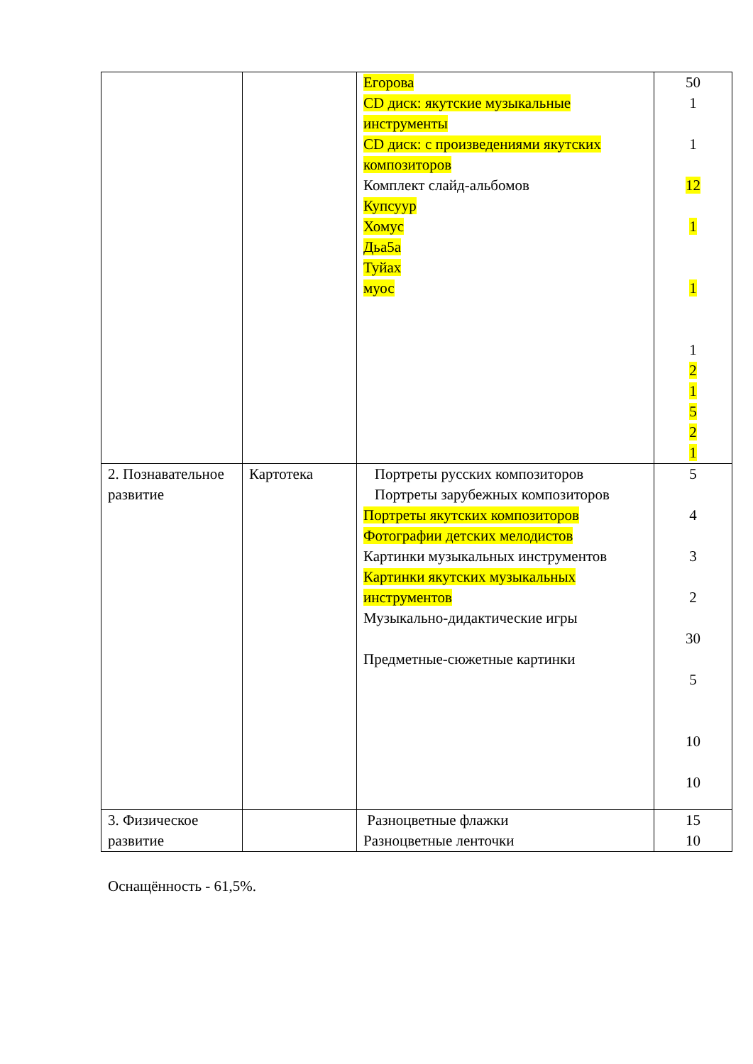| | | Егорова CD диск: якутские музыкальные инструменты CD диск: с произведениями якутских композиторов Комплект слайд-альбомов Купсуур Хомус Дьа5а Туйах муос | 50 1 1 12 1 1 1 2 1 5 2 1 |
| 2. Познавательное развитие | Картотека | Портреты русских композиторов Портреты зарубежных композиторов Портреты якутских композиторов Фотографии детских мелодистов Картинки музыкальных инструментов Картинки якутских музыкальных инструментов Музыкально-дидактические игры Предметные-сюжетные картинки | 5 4 3 2 30 5 10 10 |
| 3. Физическое развитие | | Разноцветные флажки Разноцветные ленточки | 15 10 |
Оснащённость - 61,5%.